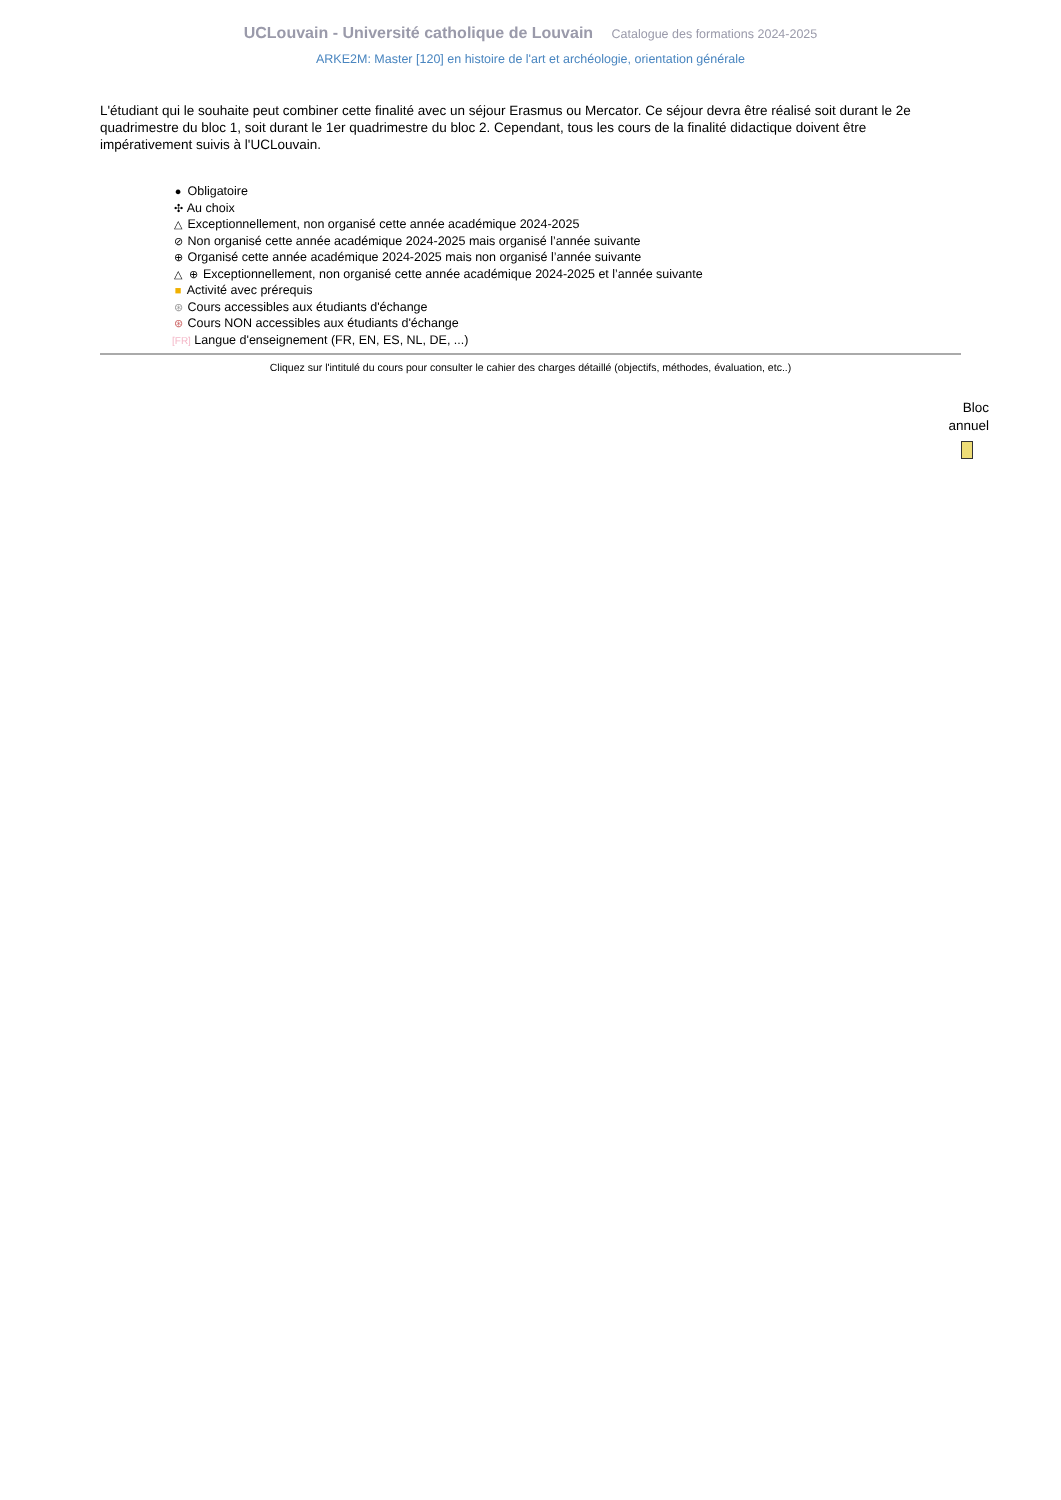UCLouvain - Université catholique de Louvain Catalogue des formations 2024-2025
ARKE2M: Master [120] en histoire de l'art et archéologie, orientation générale
L'étudiant qui le souhaite peut combiner cette finalité avec un séjour Erasmus ou Mercator. Ce séjour devra être réalisé soit durant le 2e quadrimestre du bloc 1, soit durant le 1er quadrimestre du bloc 2. Cependant, tous les cours de la finalité didactique doivent être impérativement suivis à l'UCLouvain.
● Obligatoire
✣ Au choix
△ Exceptionnellement, non organisé cette année académique 2024-2025
⊘ Non organisé cette année académique 2024-2025 mais organisé l’année suivante
⊕ Organisé cette année académique 2024-2025 mais non organisé l’année suivante
△ ⊕ Exceptionnellement, non organisé cette année académique 2024-2025 et l’année suivante
■ Activité avec prérequis
⊛ Cours accessibles aux étudiants d'échange
⊛ Cours NON accessibles aux étudiants d'échange
[FR] Langue d'enseignement (FR, EN, ES, NL, DE, ...)
Cliquez sur l'intitulé du cours pour consulter le cahier des charges détaillé (objectifs, méthodes, évaluation, etc..)
Bloc
annuel